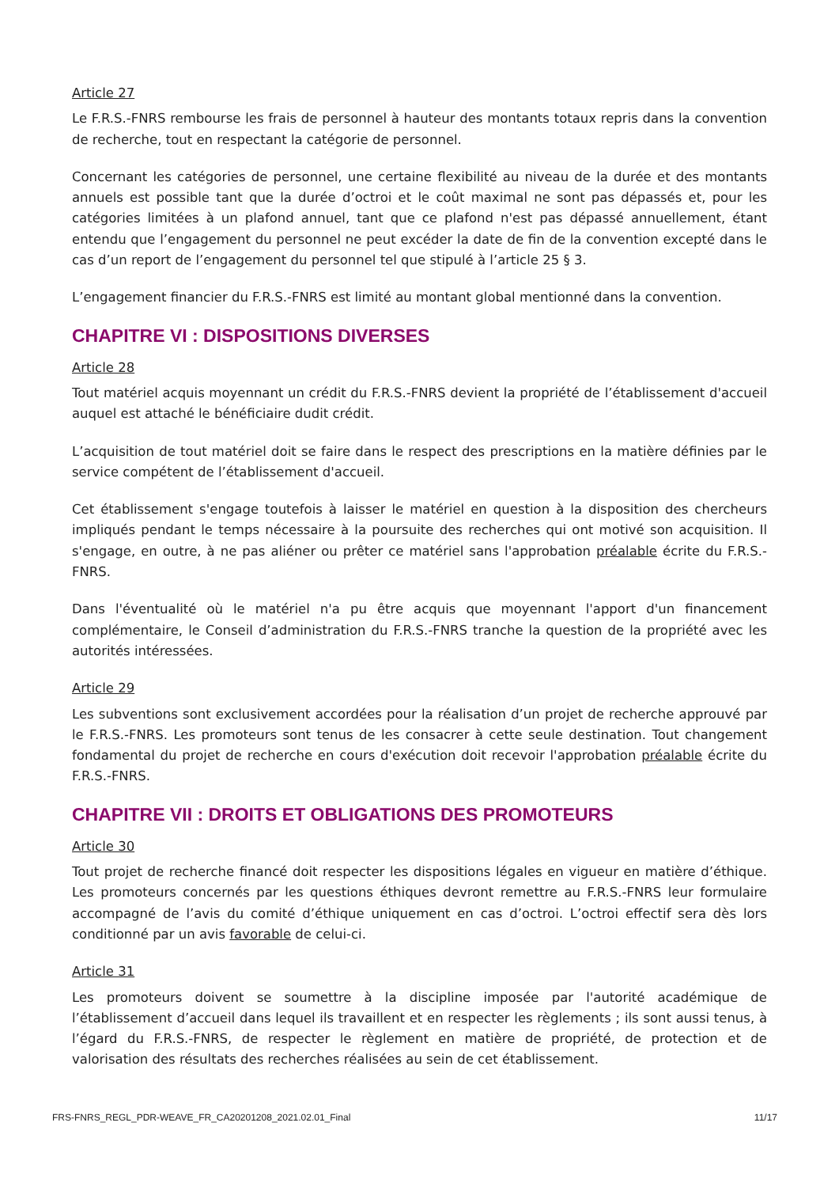Article 27
Le F.R.S.-FNRS rembourse les frais de personnel à hauteur des montants totaux repris dans la convention de recherche, tout en respectant la catégorie de personnel.
Concernant les catégories de personnel, une certaine flexibilité au niveau de la durée et des montants annuels est possible tant que la durée d’octroi et le coût maximal ne sont pas dépassés et, pour les catégories limitées à un plafond annuel, tant que ce plafond n'est pas dépassé annuellement, étant entendu que l’engagement du personnel ne peut excéder la date de fin de la convention excepté dans le cas d’un report de l’engagement du personnel tel que stipulé à l’article 25 § 3.
L’engagement financier du F.R.S.-FNRS est limité au montant global mentionné dans la convention.
CHAPITRE VI : DISPOSITIONS DIVERSES
Article 28
Tout matériel acquis moyennant un crédit du F.R.S.-FNRS devient la propriété de l’établissement d'accueil auquel est attaché le bénéficiaire dudit crédit.
L’acquisition de tout matériel doit se faire dans le respect des prescriptions en la matière définies par le service compétent de l’établissement d'accueil.
Cet établissement s'engage toutefois à laisser le matériel en question à la disposition des chercheurs impliqués pendant le temps nécessaire à la poursuite des recherches qui ont motivé son acquisition. Il s'engage, en outre, à ne pas aliéner ou prêter ce matériel sans l'approbation préalable écrite du F.R.S.-FNRS.
Dans l'éventualité où le matériel n'a pu être acquis que moyennant l'apport d'un financement complémentaire, le Conseil d’administration du F.R.S.-FNRS tranche la question de la propriété avec les autorités intéressées.
Article 29
Les subventions sont exclusivement accordées pour la réalisation d’un projet de recherche approuvé par le F.R.S.-FNRS. Les promoteurs sont tenus de les consacrer à cette seule destination. Tout changement fondamental du projet de recherche en cours d'exécution doit recevoir l'approbation préalable écrite du F.R.S.-FNRS.
CHAPITRE VII : DROITS ET OBLIGATIONS DES PROMOTEURS
Article 30
Tout projet de recherche financé doit respecter les dispositions légales en vigueur en matière d’éthique. Les promoteurs concernés par les questions éthiques devront remettre au F.R.S.-FNRS leur formulaire accompagné de l’avis du comité d’éthique uniquement en cas d’octroi. L’octroi effectif sera dès lors conditionné par un avis favorable de celui-ci.
Article 31
Les promoteurs doivent se soumettre à la discipline imposée par l'autorité académique de l’établissement d’accueil dans lequel ils travaillent et en respecter les règlements ; ils sont aussi tenus, à l’égard du F.R.S.-FNRS, de respecter le règlement en matière de propriété, de protection et de valorisation des résultats des recherches réalisées au sein de cet établissement.
FRS-FNRS_REGL_PDR-WEAVE_FR_CA20201208_2021.02.01_Final 11/17